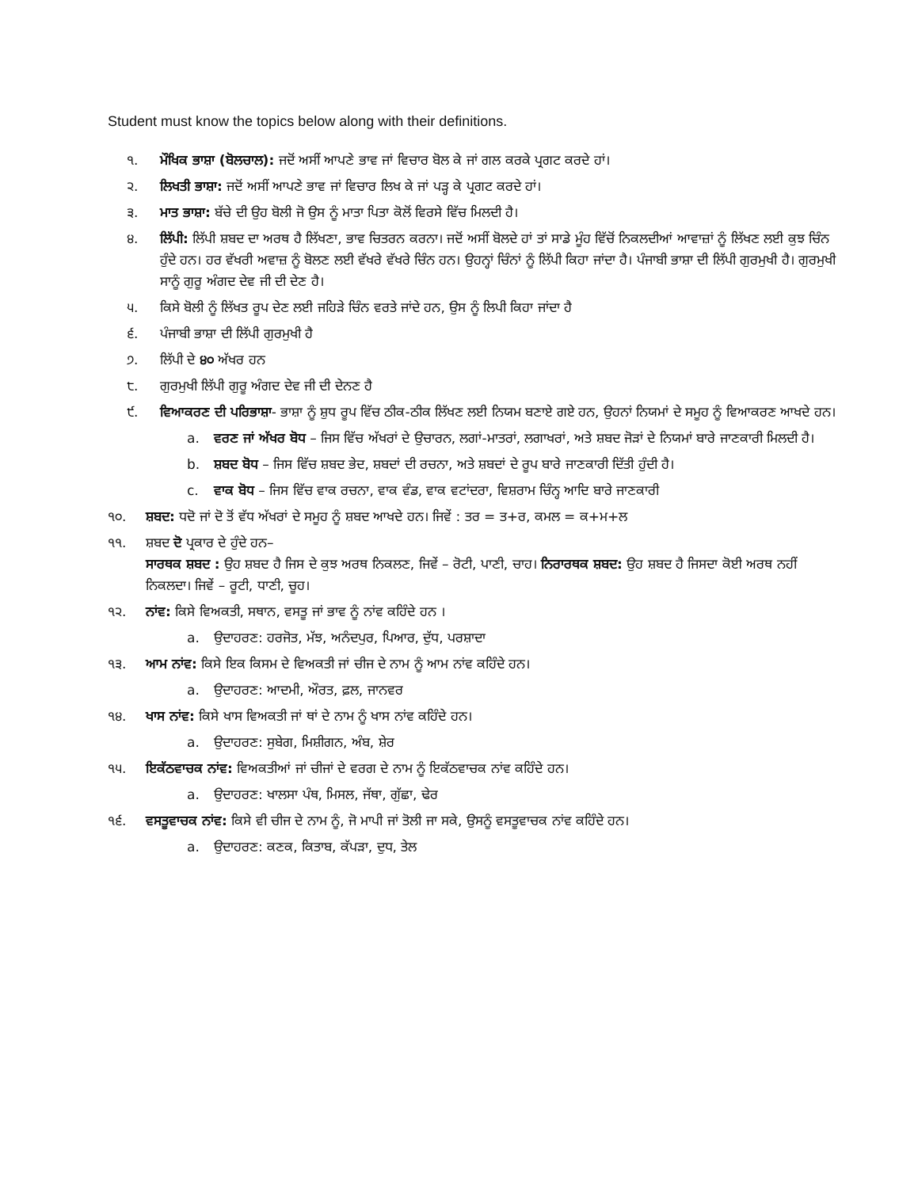Student must know the topics below along with their definitions.
੧. ਮੌਖਿਕ ਭਾਸ਼ਾ (ਬੋਲਚਾਲ): ਜਦੋਂ ਅਸੀਂ ਆਪਣੇ ਭਾਵ ਜਾਂ ਵਿਚਾਰ ਬੋਲ ਕੇ ਜਾਂ ਗਲ ਕਰਕੇ ਪ੍ਰਗਟ ਕਰਦੇ ਹਾਂ।
੨. ਲਿਖਤੀ ਭਾਸ਼ਾ: ਜਦੋਂ ਅਸੀਂ ਆਪਣੇ ਭਾਵ ਜਾਂ ਵਿਚਾਰ ਲਿਖ ਕੇ ਜਾਂ ਪੜ੍ਹ ਕੇ ਪ੍ਰਗਟ ਕਰਦੇ ਹਾਂ।
੩. ਮਾਤ ਭਾਸ਼ਾ: ਬੱਚੇ ਦੀ ਉਹ ਬੋਲੀ ਜੋ ਉਸ ਨੂੰ ਮਾਤਾ ਪਿਤਾ ਕੋਲੋਂ ਵਿਰਸੇ ਵਿੱਚ ਮਿਲਦੀ ਹੈ।
੪. ਲਿੱਪੀ: ਲਿੱਪੀ ਸ਼ਬਦ ਦਾ ਅਰਥ ਹੈ ਲਿੱਖਣਾ, ਭਾਵ ਚਿਤਰਨ ਕਰਨਾ। ਜਦੋਂ ਅਸੀਂ ਬੋਲਦੇ ਹਾਂ ਤਾਂ ਸਾਡੇ ਮੂੰਹ ਵਿੱਚੋਂ ਨਿਕਲਦੀਆਂ ਆਵਾਜ਼ਾਂ ਨੂੰ ਲਿੱਖਣ ਲਈ ਕੁਝ ਚਿੰਨ ਹੁੰਦੇ ਹਨ। ਹਰ ਵੱਖਰੀ ਅਵਾਜ਼ ਨੂੰ ਬੋਲਣ ਲਈ ਵੱਖਰੇ ਵੱਖਰੇ ਚਿੰਨ ਹਨ। ਉਹਨ੍ਹਾਂ ਚਿੰਨਾਂ ਨੂੰ ਲਿੱਪੀ ਕਿਹਾ ਜਾਂਦਾ ਹੈ। ਪੰਜਾਬੀ ਭਾਸ਼ਾ ਦੀ ਲਿੱਪੀ ਗੁਰਮੁਖੀ ਹੈ। ਗੁਰਮੁਖੀ ਸਾਨੂੰ ਗੁਰੂ ਅੰਗਦ ਦੇਵ ਜੀ ਦੀ ਦੇਣ ਹੈ।
੫. ਕਿਸੇ ਬੋਲੀ ਨੂੰ ਲਿੱਖਤ ਰੂਪ ਦੇਣ ਲਈ ਜਹਿੜੇ ਚਿੰਨ ਵਰਤੇ ਜਾਂਦੇ ਹਨ, ਉਸ ਨੂੰ ਲਿਪੀ ਕਿਹਾ ਜਾਂਦਾ ਹੈ
੬. ਪੰਜਾਬੀ ਭਾਸ਼ਾ ਦੀ ਲਿੱਪੀ ਗੁਰਮੁਖੀ ਹੈ
੭. ਲਿੱਪੀ ਦੇ ੪੦ ਅੱਖਰ ਹਨ
੮. ਗੁਰਮੁਖੀ ਲਿੱਪੀ ਗੁਰੂ ਅੰਗਦ ਦੇਵ ਜੀ ਦੀ ਦੇਨਣ ਹੈ
੯. ਵਿਆਕਰਣ ਦੀ ਪਰਿਭਾਸ਼ਾ- ਭਾਸ਼ਾ ਨੂੰ ਸ਼ੁਧ ਰੂਪ ਵਿੱਚ ਠੀਕ-ਠੀਕ ਲਿੱਖਣ ਲਈ ਨਿਯਮ ਬਣਾਏ ਗਏ ਹਨ, ਉਹਨਾਂ ਨਿਯਮਾਂ ਦੇ ਸਮੂਹ ਨੂੰ ਵਿਆਕਰਣ ਆਖਦੇ ਹਨ।
a. ਵਰਣ ਜਾਂ ਅੱਖਰ ਬੋਧ – ਜਿਸ ਵਿੱਚ ਅੱਖਰਾਂ ਦੇ ਉਚਾਰਨ, ਲਗਾਂ-ਮਾਤਰਾਂ, ਲਗਾਖਰਾਂ, ਅਤੇ ਸ਼ਬਦ ਜੋੜਾਂ ਦੇ ਨਿਯਮਾਂ ਬਾਰੇ ਜਾਣਕਾਰੀ ਮਿਲਦੀ ਹੈ।
b. ਸ਼ਬਦ ਬੋਧ – ਜਿਸ ਵਿੱਚ ਸ਼ਬਦ ਭੇਦ, ਸ਼ਬਦਾਂ ਦੀ ਰਚਨਾ, ਅਤੇ ਸ਼ਬਦਾਂ ਦੇ ਰੂਪ ਬਾਰੇ ਜਾਣਕਾਰੀ ਦਿੱਤੀ ਹੁੰਦੀ ਹੈ।
c. ਵਾਕ ਬੋਧ – ਜਿਸ ਵਿੱਚ ਵਾਕ ਰਚਨਾ, ਵਾਕ ਵੰਡ, ਵਾਕ ਵਟਾਂਦਰਾ, ਵਿਸ਼ਰਾਮ ਚਿੰਨ੍ਹ ਆਦਿ ਬਾਰੇ ਜਾਣਕਾਰੀ
੧੦. ਸ਼ਬਦ: ਧਦੋ ਜਾਂ ਦੋ ਤੋਂ ਵੱਧ ਅੱਖਰਾਂ ਦੇ ਸਮੂਹ ਨੂੰ ਸ਼ਬਦ ਆਖਦੇ ਹਨ। ਜਿਵੇਂ : ਤਰ = ਤ+ਰ, ਕਮਲ = ਕ+ਮ+ਲ
੧੧. ਸ਼ਬਦ ਦੋ ਪ੍ਰਕਾਰ ਦੇ ਹੁੰਦੇ ਹਨ–
ਸਾਰਥਕ ਸ਼ਬਦ : ਉਹ ਸ਼ਬਦ ਹੈ ਜਿਸ ਦੇ ਕੁਝ ਅਰਥ ਨਿਕਲਣ, ਜਿਵੇਂ – ਰੋਟੀ, ਪਾਣੀ, ਚਾਹ। ਨਿਰਾਰਥਕ ਸ਼ਬਦ: ਉਹ ਸ਼ਬਦ ਹੈ ਜਿਸਦਾ ਕੋਈ ਅਰਥ ਨਹੀਂ ਨਿਕਲਦਾ। ਜਿਵੇਂ – ਰੂਟੀ, ਧਾਣੀ, ਚੂਹ।
੧੨. ਨਾਂਵ: ਕਿਸੇ ਵਿਅਕਤੀ, ਸਥਾਨ, ਵਸਤੂ ਜਾਂ ਭਾਵ ਨੂੰ ਨਾਂਵ ਕਹਿੰਦੇ ਹਨ ।
a. ਉਦਾਹਰਣ: ਹਰਜੋਤ, ਮੱਝ, ਅਨੰਦਪੁਰ, ਪਿਆਰ, ਦੁੱਧ, ਪਰਸ਼ਾਦਾ
੧੩. ਆਮ ਨਾਂਵ: ਕਿਸੇ ਇਕ ਕਿਸਮ ਦੇ ਵਿਅਕਤੀ ਜਾਂ ਚੀਜ ਦੇ ਨਾਮ ਨੂੰ ਆਮ ਨਾਂਵ ਕਹਿੰਦੇ ਹਨ।
a. ਉਦਾਹਰਣ: ਆਦਮੀ, ਔਰਤ, ਫ਼ਲ, ਜਾਨਵਰ
੧੪. ਖਾਸ ਨਾਂਵ: ਕਿਸੇ ਖਾਸ ਵਿਅਕਤੀ ਜਾਂ ਥਾਂ ਦੇ ਨਾਮ ਨੂੰ ਖਾਸ ਨਾਂਵ ਕਹਿੰਦੇ ਹਨ।
a. ਉਦਾਹਰਣ: ਸੁਬੇਗ, ਮਿਸ਼ੀਗਨ, ਅੰਬ, ਸ਼ੇਰ
੧੫. ਇਕੱਠਵਾਚਕ ਨਾਂਵ: ਵਿਅਕਤੀਆਂ ਜਾਂ ਚੀਜਾਂ ਦੇ ਵਰਗ ਦੇ ਨਾਮ ਨੂੰ ਇਕੱਠਵਾਚਕ ਨਾਂਵ ਕਹਿੰਦੇ ਹਨ।
a. ਉਦਾਹਰਣ: ਖਾਲਸਾ ਪੰਥ, ਮਿਸਲ, ਜੱਥਾ, ਗੁੱਛਾ, ਢੇਰ
੧੬. ਵਸਤੂਵਾਚਕ ਨਾਂਵ: ਕਿਸੇ ਵੀ ਚੀਜ ਦੇ ਨਾਮ ਨੂੰ, ਜੋ ਮਾਪੀ ਜਾਂ ਤੋਲੀ ਜਾ ਸਕੇ, ਉਸਨੂੰ ਵਸਤੂਵਾਚਕ ਨਾਂਵ ਕਹਿੰਦੇ ਹਨ।
a. ਉਦਾਹਰਣ: ਕਣਕ, ਕਿਤਾਬ, ਕੱਪੜਾ, ਦੁਧ, ਤੇਲ